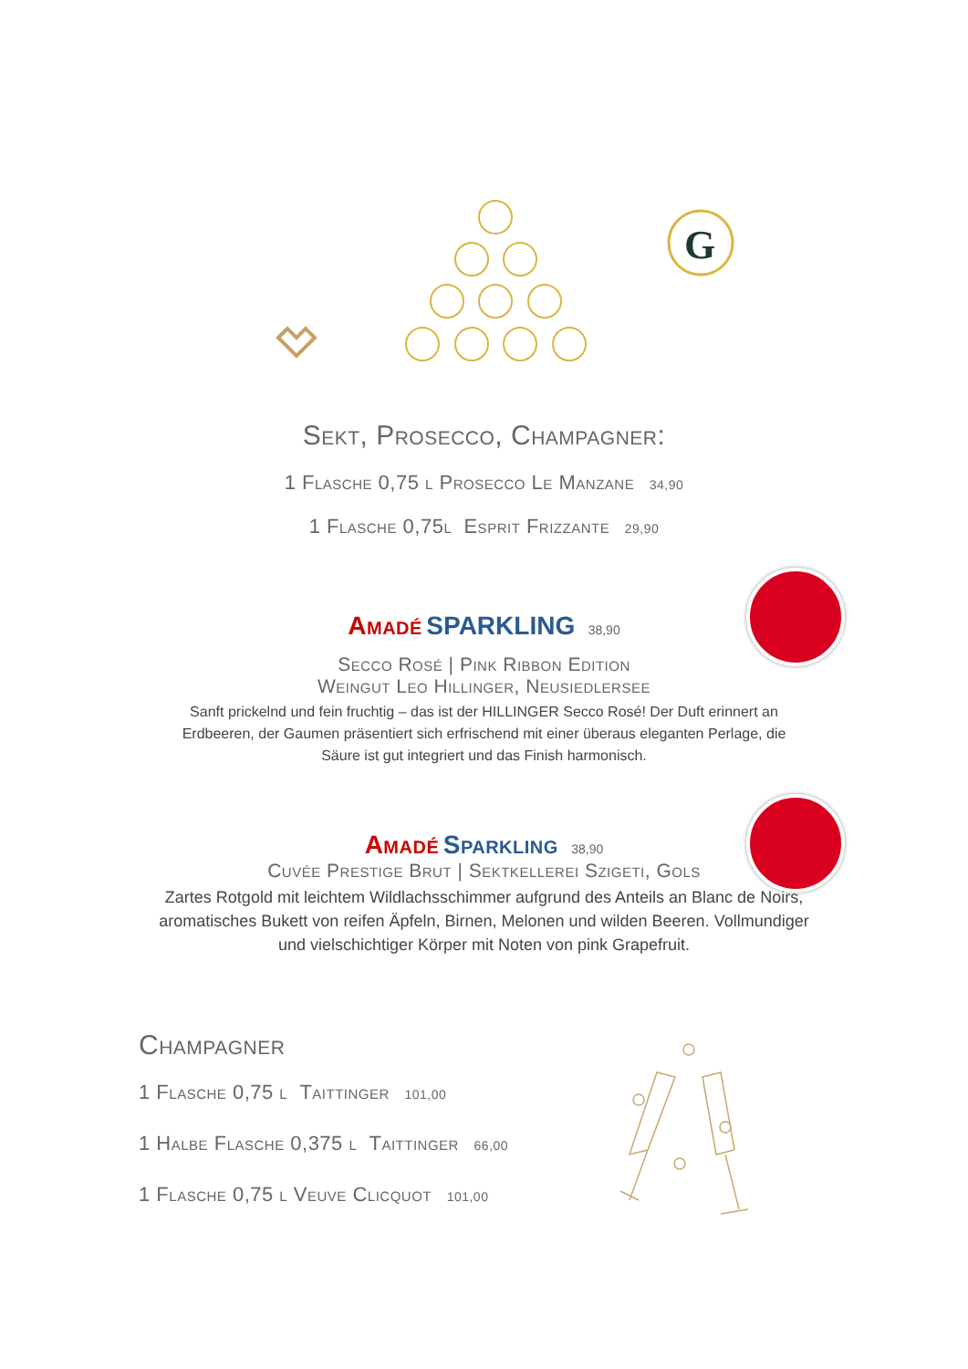G
Sekt, Prosecco, Champagner:
1 Flasche 0,75 l Prosecco Le Manzane 34,90
1 Flasche 0,75l Esprit Frizzante 29,90
Amadé SPARKLING 38,90
Secco Rosé | Pink Ribbon Edition
Weingut Leo Hillinger, Neusiedlersee
Sanft prickelnd und fein fruchtig – das ist der HILLINGER Secco Rosé! Der Duft erinnert an Erdbeeren, der Gaumen präsentiert sich erfrischend mit einer überaus eleganten Perlage, die Säure ist gut integriert und das Finish harmonisch.
Amadé Sparkling 38,90
Cuvée Prestige Brut | Sektkellerei Szigeti, Gols
Zartes Rotgold mit leichtem Wildlachsschimmer aufgrund des Anteils an Blanc de Noirs, aromatisches Bukett von reifen Äpfeln, Birnen, Melonen und wilden Beeren. Vollmundiger und vielschichtiger Körper mit Noten von pink Grapefruit.
Champagner
1 Flasche 0,75 l Taittinger 101,00
1 Halbe Flasche 0,375 l Taittinger 66,00
1 Flasche 0,75 l Veuve Clicquot 101,00